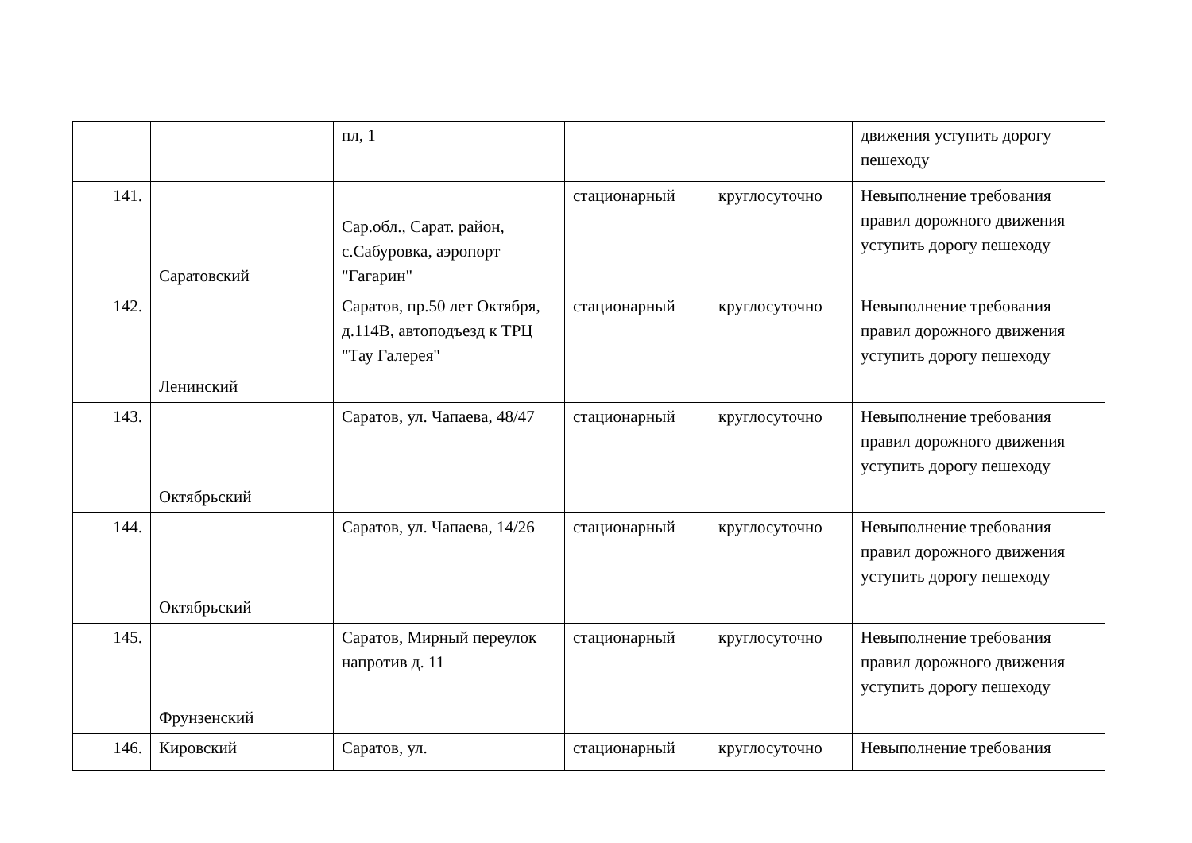| | | пл, 1 | | | движения уступить дорогу пешеходу |
| 141. | Саратовский | Сар.обл., Сарат. район, с.Сабуровка, аэропорт "Гагарин" | стационарный | круглосуточно | Невыполнение требования правил дорожного движения уступить дорогу пешеходу |
| 142. | Ленинский | Саратов, пр.50 лет Октября, д.114В, автоподъезд к ТРЦ "Тау Галерея" | стационарный | круглосуточно | Невыполнение требования правил дорожного движения уступить дорогу пешеходу |
| 143. | Октябрьский | Саратов, ул. Чапаева, 48/47 | стационарный | круглосуточно | Невыполнение требования правил дорожного движения уступить дорогу пешеходу |
| 144. | Октябрьский | Саратов, ул. Чапаева, 14/26 | стационарный | круглосуточно | Невыполнение требования правил дорожного движения уступить дорогу пешеходу |
| 145. | Фрунзенский | Саратов, Мирный переулок напротив д. 11 | стационарный | круглосуточно | Невыполнение требования правил дорожного движения уступить дорогу пешеходу |
| 146. | Кировский | Саратов, ул. | стационарный | круглосуточно | Невыполнение требования |